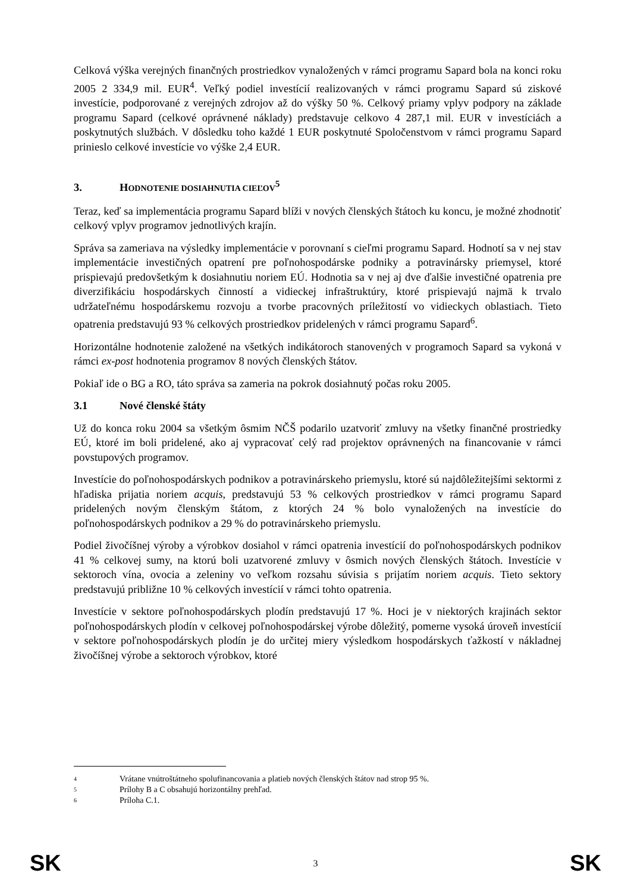Celková výška verejných finančných prostriedkov vynaložených v rámci programu Sapard bola na konci roku 2005 2 334,9 mil. EUR<sup>4</sup>. Veľký podiel investícií realizovaných v rámci programu Sapard sú ziskové investície, podporované z verejných zdrojov až do výšky 50 %. Celkový priamy vplyv podpory na základe programu Sapard (celkové oprávnené náklady) predstavuje celkovo 4 287,1 mil. EUR v investíciách a poskytnutých službách. V dôsledku toho každé 1 EUR poskytnuté Spoločenstvom v rámci programu Sapard prinieslo celkové investície vo výške 2,4 EUR.
3. HODNOTENIE DOSIAHNUTIA CIEĽOV<sup>5</sup>
Teraz, keď sa implementácia programu Sapard blíži v nových členských štátoch ku koncu, je možné zhodnotiť celkový vplyv programov jednotlivých krajín.
Správa sa zameriava na výsledky implementácie v porovnaní s cieľmi programu Sapard. Hodnotí sa v nej stav implementácie investičných opatrení pre poľnohospodárske podniky a potravinársky priemysel, ktoré prispievajú predovšetkým k dosiahnutiu noriem EÚ. Hodnotia sa v nej aj dve ďalšie investičné opatrenia pre diverzifikáciu hospodárskych činností a vidieckej infraštruktúry, ktoré prispievajú najmä k trvalo udržateľnému hospodárskemu rozvoju a tvorbe pracovných príležitostí vo vidieckych oblastiach. Tieto opatrenia predstavujú 93 % celkových prostriedkov pridelených v rámci programu Sapard<sup>6</sup>.
Horizontálne hodnotenie založené na všetkých indikátoroch stanovených v programoch Sapard sa vykoná v rámci ex-post hodnotenia programov 8 nových členských štátov.
Pokiaľ ide o BG a RO, táto správa sa zameria na pokrok dosiahnutý počas roku 2005.
3.1 Nové členské štáty
Už do konca roku 2004 sa všetkým ôsmim NČŠ podarilo uzatvoriť zmluvy na všetky finančné prostriedky EÚ, ktoré im boli pridelené, ako aj vypracovať celý rad projektov oprávnených na financovanie v rámci povstupových programov.
Investície do poľnohospodárskych podnikov a potravinárskeho priemyslu, ktoré sú najdôležitejšími sektormi z hľadiska prijatia noriem acquis, predstavujú 53 % celkových prostriedkov v rámci programu Sapard pridelených novým členským štátom, z ktorých 24 % bolo vynaložených na investície do poľnohospodárskych podnikov a 29 % do potravinárskeho priemyslu.
Podiel živočíšnej výroby a výrobkov dosiahol v rámci opatrenia investícií do poľnohospodárskych podnikov 41 % celkovej sumy, na ktorú boli uzatvorené zmluvy v ôsmich nových členských štátoch. Investície v sektoroch vína, ovocia a zeleniny vo veľkom rozsahu súvisia s prijatím noriem acquis. Tieto sektory predstavujú približne 10 % celkových investícií v rámci tohto opatrenia.
Investície v sektore poľnohospodárskych plodín predstavujú 17 %. Hoci je v niektorých krajinách sektor poľnohospodárskych plodín v celkovej poľnohospodárskej výrobe dôležitý, pomerne vysoká úroveň investícií v sektore poľnohospodárskych plodín je do určitej miery výsledkom hospodárskych ťažkostí v nákladnej živočíšnej výrobe a sektoroch výrobkov, ktoré
4 Vrátane vnútroštátneho spolufinancovania a platieb nových členských štátov nad strop 95 %.
5 Prílohy B a C obsahujú horizontálny prehľad.
6 Príloha C.1.
SK 3 SK